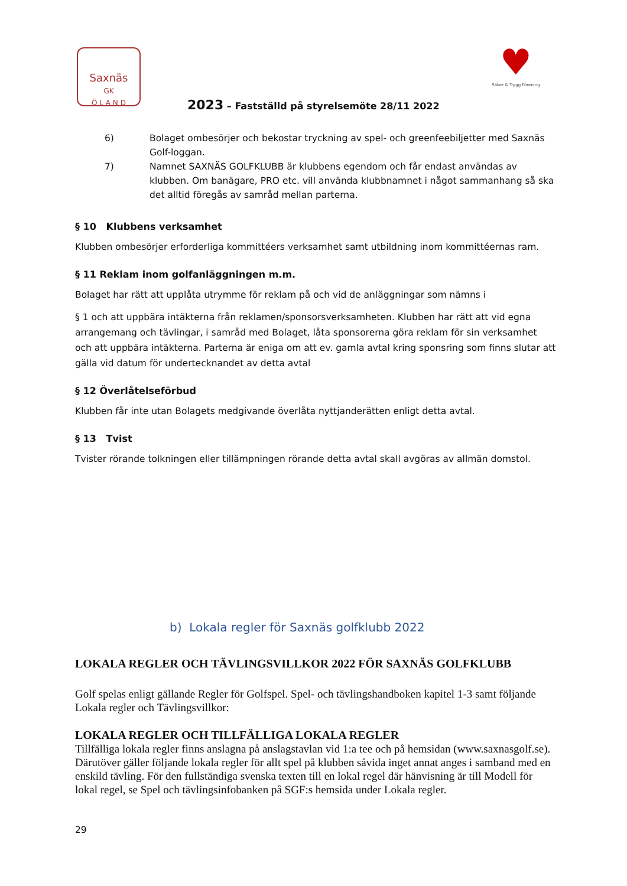Saxnäs
GK
Ö L A N D
2023 – Fastställd på styrelsemöte 28/11 2022
♥
Säker & Trygg Förening
6) Bolaget ombesörjer och bekostar tryckning av spel- och greenfeebiljetter med Saxnäs Golf-loggan.
7) Namnet SAXNÄS GOLFKLUBB är klubbens egendom och får endast användas av klubben. Om banägare, PRO etc. vill använda klubbnamnet i något sammanhang så ska det alltid föregås av samråd mellan parterna.
§ 10 Klubbens verksamhet
Klubben ombesörjer erforderliga kommittéers verksamhet samt utbildning inom kommittéernas ram.
§ 11 Reklam inom golfanläggningen m.m.
Bolaget har rätt att upplåta utrymme för reklam på och vid de anläggningar som nämns i
§ 1 och att uppbära intäkterna från reklamen/sponsorsverksamheten. Klubben har rätt att vid egna arrangemang och tävlingar, i samråd med Bolaget, låta sponsorerna göra reklam för sin verksamhet och att uppbära intäkterna. Parterna är eniga om att ev. gamla avtal kring sponsring som finns slutar att gälla vid datum för undertecknandet av detta avtal
§ 12 Överlåtelseförbud
Klubben får inte utan Bolagets medgivande överlåta nyttjanderätten enligt detta avtal.
§ 13 Tvist
Tvister rörande tolkningen eller tillämpningen rörande detta avtal skall avgöras av allmän domstol.
b) Lokala regler för Saxnäs golfklubb 2022
LOKALA REGLER OCH TÄVLINGSVILLKOR 2022 FÖR SAXNÄS GOLFKLUBB
Golf spelas enligt gällande Regler för Golfspel. Spel- och tävlingshandboken kapitel 1-3 samt följande Lokala regler och Tävlingsvillkor:
LOKALA REGLER OCH TILLFÄLLIGA LOKALA REGLER
Tillfälliga lokala regler finns anslagna på anslagstavlan vid 1:a tee och på hemsidan (www.saxnasgolf.se).
Därutöver gäller följande lokala regler för allt spel på klubben såvida inget annat anges i samband med en enskild tävling. För den fullständiga svenska texten till en lokal regel där hänvisning är till Modell för lokal regel, se Spel och tävlingsinfobanken på SGF:s hemsida under Lokala regler.
29